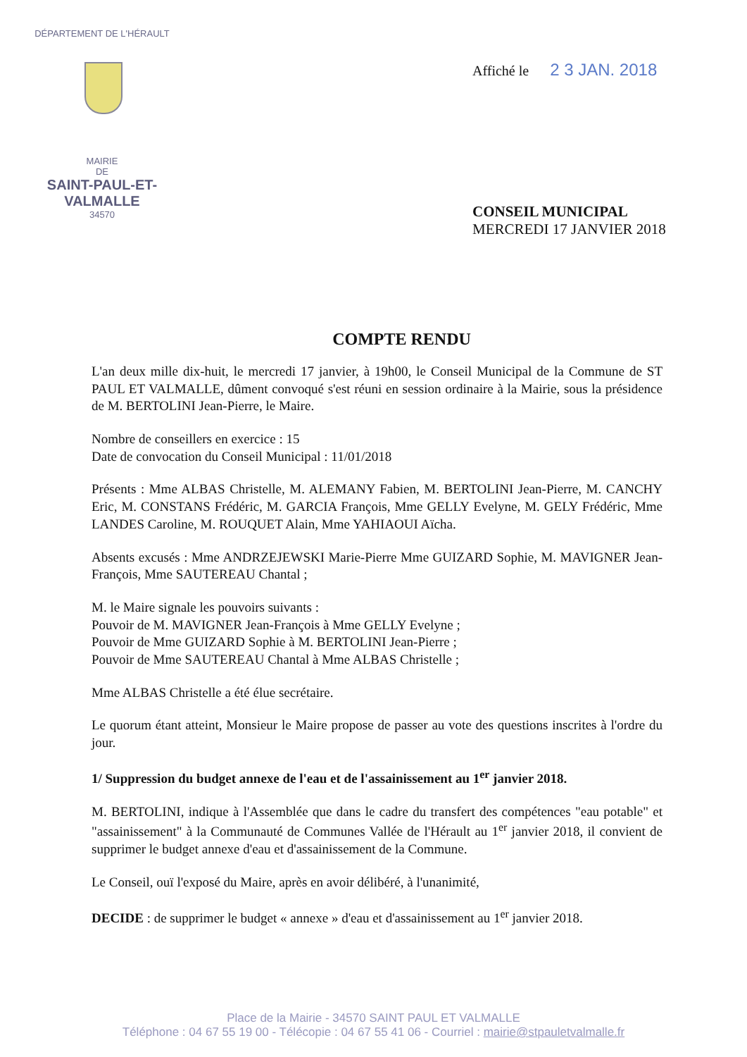DÉPARTEMENT DE L'HÉRAULT
MAIRIE
DE
SAINT-PAUL-ET-VALMALLE
34570
Affiché le 2 3 JAN. 2018
CONSEIL MUNICIPAL
MERCREDI 17 JANVIER 2018
COMPTE RENDU
L'an deux mille dix-huit, le mercredi 17 janvier, à 19h00, le Conseil Municipal de la Commune de ST PAUL ET VALMALLE, dûment convoqué s'est réuni en session ordinaire à la Mairie, sous la présidence de M. BERTOLINI Jean-Pierre, le Maire.
Nombre de conseillers en exercice : 15
Date de convocation du Conseil Municipal : 11/01/2018
Présents : Mme ALBAS Christelle, M. ALEMANY Fabien, M. BERTOLINI Jean-Pierre, M. CANCHY Eric, M. CONSTANS Frédéric, M. GARCIA François, Mme GELLY Evelyne, M. GELY Frédéric, Mme LANDES Caroline, M. ROUQUET Alain, Mme YAHIAOUI Aïcha.
Absents excusés : Mme ANDRZEJEWSKI Marie-Pierre Mme GUIZARD Sophie, M. MAVIGNER Jean-François, Mme SAUTEREAU Chantal ;
M. le Maire signale les pouvoirs suivants :
Pouvoir de M. MAVIGNER Jean-François à Mme GELLY Evelyne ;
Pouvoir de Mme GUIZARD Sophie à M. BERTOLINI Jean-Pierre ;
Pouvoir de Mme SAUTEREAU Chantal à Mme ALBAS Christelle ;
Mme ALBAS Christelle a été élue secrétaire.
Le quorum étant atteint, Monsieur le Maire propose de passer au vote des questions inscrites à l'ordre du jour.
1/ Suppression du budget annexe de l'eau et de l'assainissement au 1<sup>er</sup> janvier 2018.
M. BERTOLINI, indique à l'Assemblée que dans le cadre du transfert des compétences "eau potable" et "assainissement" à la Communauté de Communes Vallée de l'Hérault au 1<sup>er</sup> janvier 2018, il convient de supprimer le budget annexe d'eau et d'assainissement de la Commune.
Le Conseil, ouï l'exposé du Maire, après en avoir délibéré, à l'unanimité,
DECIDE : de supprimer le budget « annexe » d'eau et d'assainissement au 1<sup>er</sup> janvier 2018.
Place de la Mairie - 34570 SAINT PAUL ET VALMALLE
Téléphone : 04 67 55 19 00 - Télécopie : 04 67 55 41 06 - Courriel : mairie@stpauletvalmalle.fr